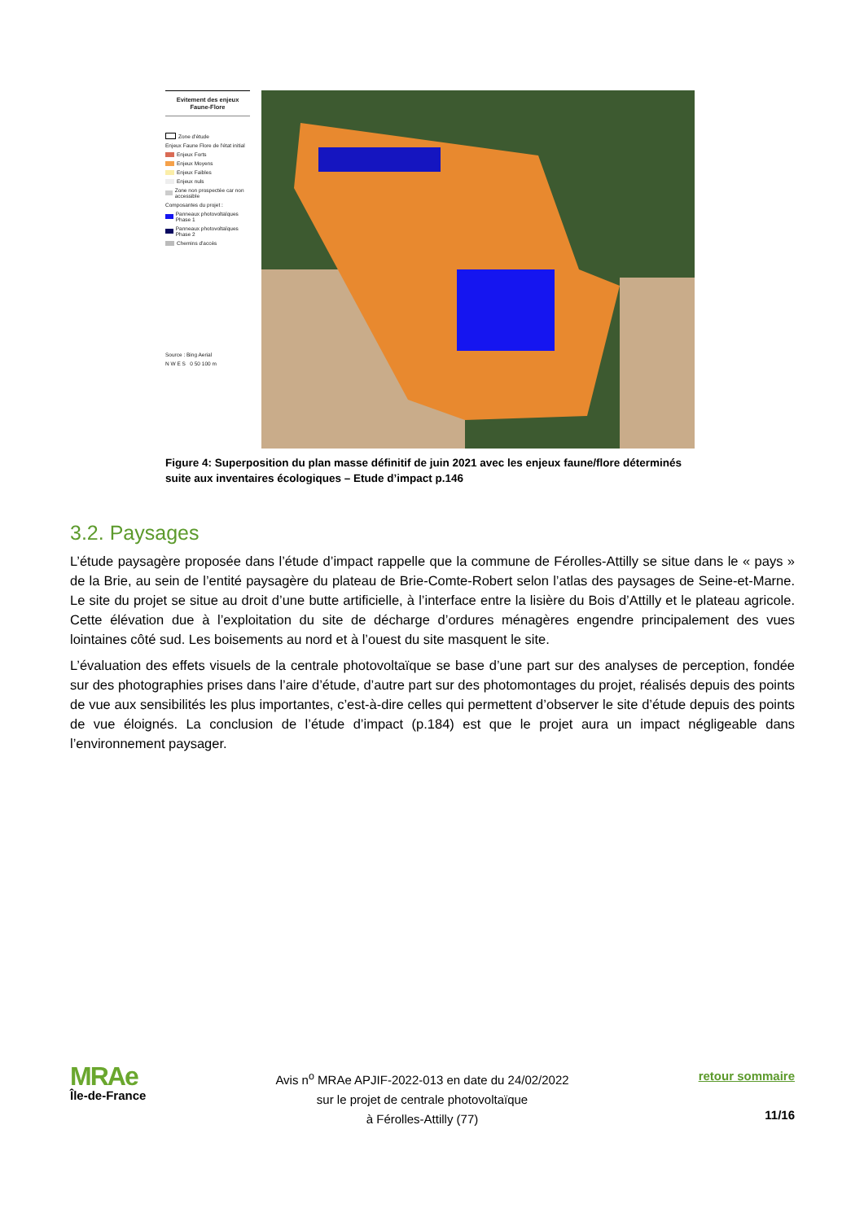Evitement des enjeux
Faune-Flore
Zone d'étude
Enjeux Faune Flore de l'état initial
Enjeux Forts
Enjeux Moyens
Enjeux Faibles
Enjeux nuls
Zone non prospectée car non accessible
Composantes du projet :
Panneaux photovoltaïques Phase 1
Panneaux photovoltaïques Phase 2
Chemins d'accès
Source : Bing Aerial
N W E S 0 50 100 m
Figure 4: Superposition du plan masse définitif de juin 2021 avec les enjeux faune/flore déterminés suite aux inventaires écologiques – Etude d’impact p.146
3.2. Paysages
L’étude paysagère proposée dans l’étude d’impact rappelle que la commune de Férolles-Attilly se situe dans le « pays » de la Brie, au sein de l’entité paysagère du plateau de Brie-Comte-Robert selon l’atlas des paysages de Seine-et-Marne. Le site du projet se situe au droit d’une butte artificielle, à l’interface entre la lisière du Bois d’Attilly et le plateau agricole. Cette élévation due à l’exploitation du site de décharge d’ordures ménagères engendre principalement des vues lointaines côté sud. Les boisements au nord et à l’ouest du site masquent le site.
L’évaluation des effets visuels de la centrale photovoltaïque se base d’une part sur des analyses de perception, fondée sur des photographies prises dans l’aire d’étude, d’autre part sur des photomontages du projet, réalisés depuis des points de vue aux sensibilités les plus importantes, c’est-à-dire celles qui permettent d’observer le site d’étude depuis des points de vue éloignés. La conclusion de l’étude d’impact (p.184) est que le projet aura un impact négligeable dans l’environnement paysager.
MRAe
Île-de-France
Avis n<sup>o</sup> MRAe APJIF-2022-013 en date du 24/02/2022
sur le projet de centrale photovoltaïque
à Férolles-Attilly (77)
retour sommaire
11/16